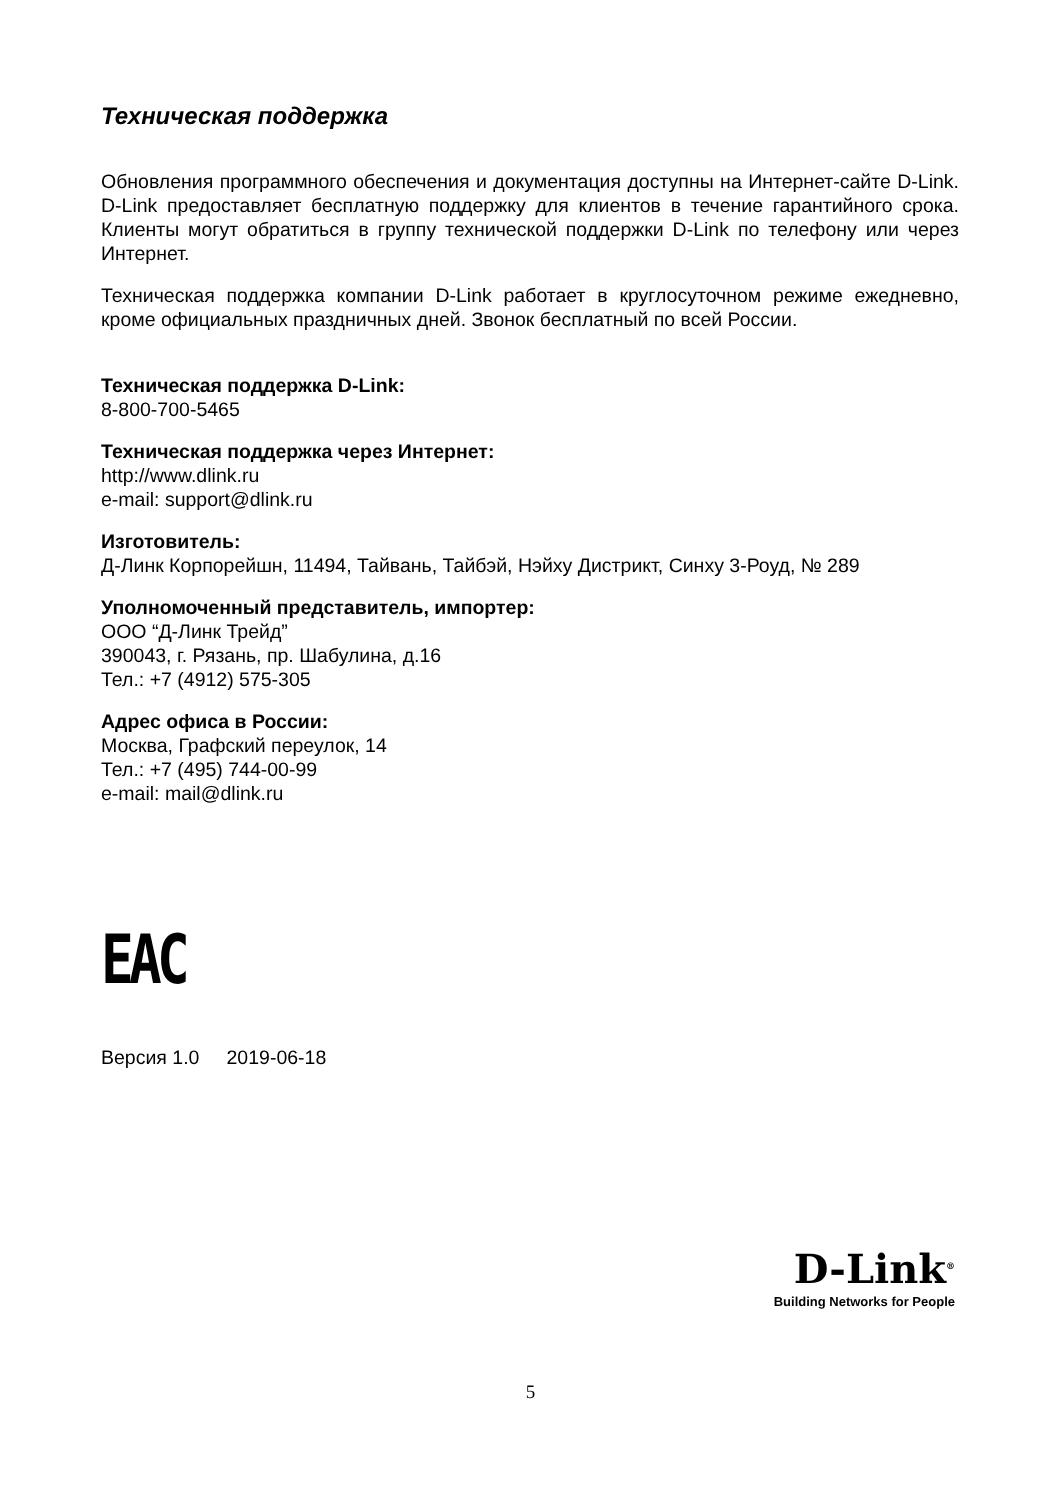Техническая поддержка
Обновления программного обеспечения и документация доступны на Интернет-сайте D-Link. D-Link предоставляет бесплатную поддержку для клиентов в течение гарантийного срока. Клиенты могут обратиться в группу технической поддержки D-Link по телефону или через Интернет.
Техническая поддержка компании D-Link работает в круглосуточном режиме ежедневно, кроме официальных праздничных дней. Звонок бесплатный по всей России.
Техническая поддержка D-Link:
8-800-700-5465
Техническая поддержка через Интернет:
http://www.dlink.ru
e-mail: support@dlink.ru
Изготовитель:
Д-Линк Корпорейшн, 11494, Тайвань, Тайбэй, Нэйху Дистрикт, Синху 3-Роуд, № 289
Уполномоченный представитель, импортер:
ООО “Д-Линк Трейд”
390043, г. Рязань, пр. Шабулина, д.16
Тел.: +7 (4912) 575-305
Адрес офиса в России:
Москва, Графский переулок, 14
Тел.: +7 (495) 744-00-99
e-mail: mail@dlink.ru
EAC
Версия 1.0 2019-06-18
D-Link<sup>®</sup>
Building Networks for People
5